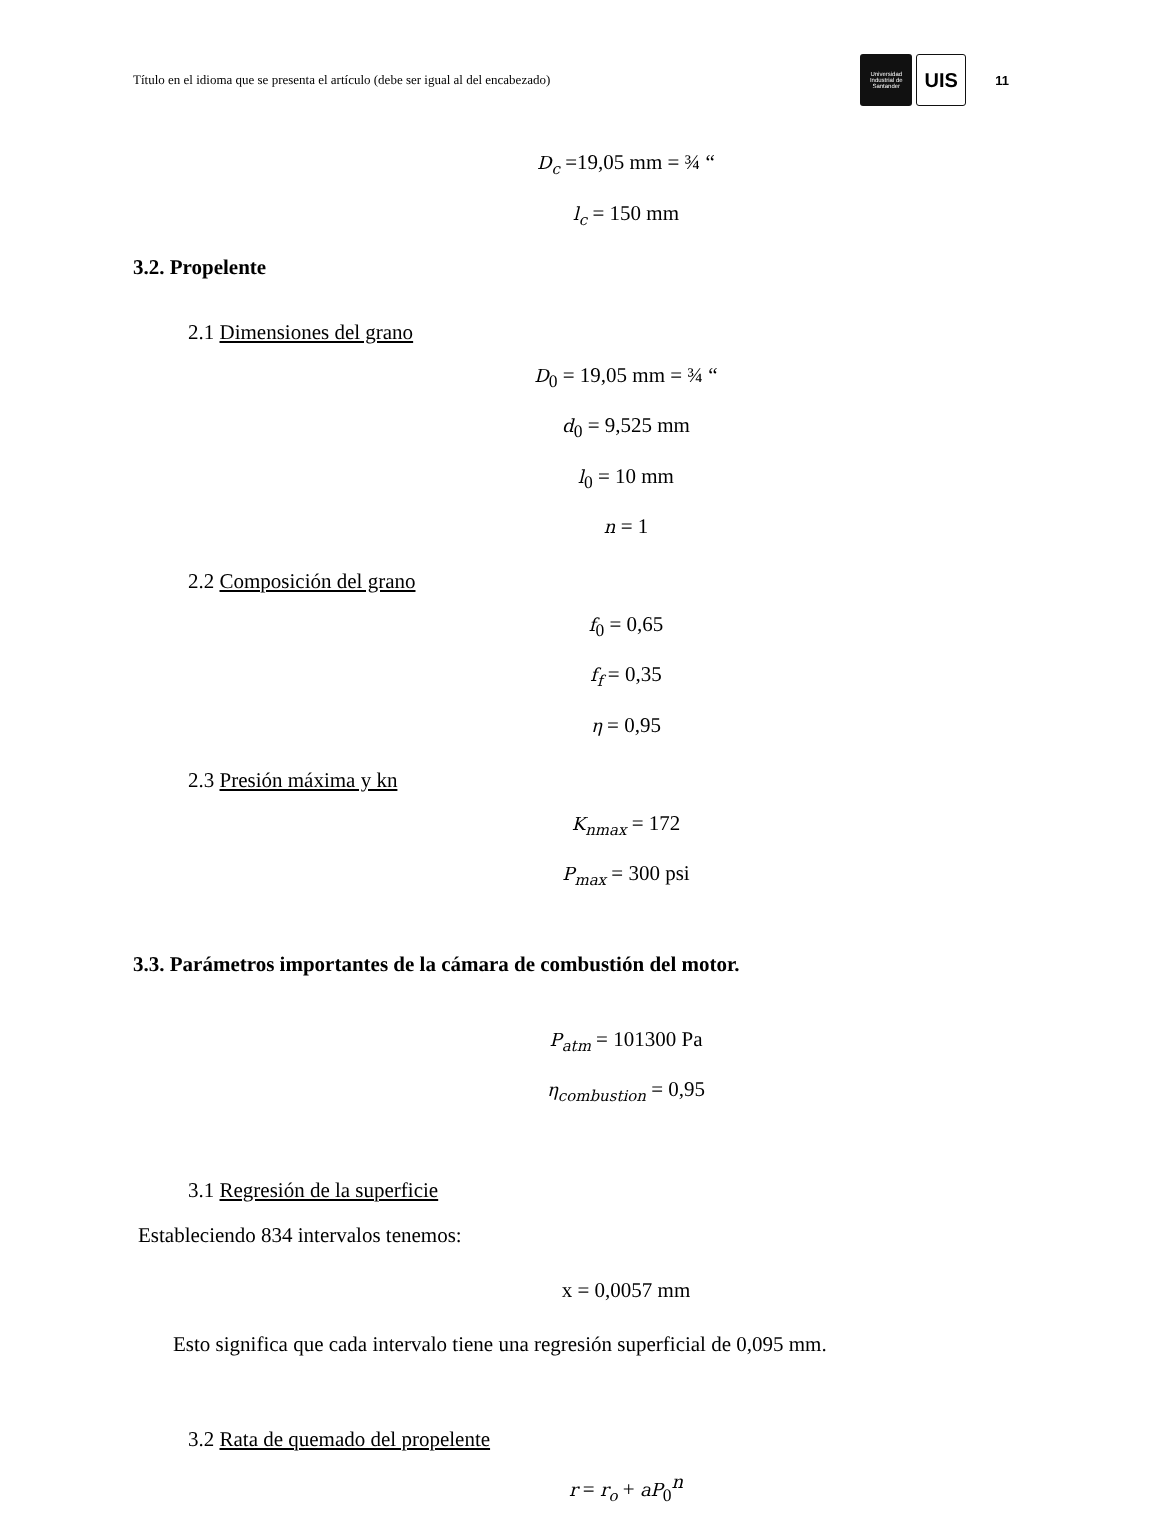Título en el idioma que se presenta el artículo (debe ser igual al del encabezado) Universidad Industrial de Santander UIS 11
D<sub>c</sub> =19,05 mm = ¾ “
l<sub>c</sub> = 150 mm
3.2. Propelente
2.1 Dimensiones del grano
D<sub>0</sub> = 19,05 mm = ¾ “
d<sub>0</sub> = 9,525 mm
l<sub>0</sub> = 10 mm
n = 1
2.2 Composición del grano
f<sub>0</sub> = 0,65
f<sub>f</sub> = 0,35
η = 0,95
2.3 Presión máxima y kn
K<sub>nmax</sub> = 172
P<sub>max</sub> = 300 psi
3.3. Parámetros importantes de la cámara de combustión del motor.
P<sub>atm</sub> = 101300 Pa
η<sub>combustion</sub> = 0,95
3.1 Regresión de la superficie
Estableciendo 834 intervalos tenemos:
x = 0,0057 mm
Esto significa que cada intervalo tiene una regresión superficial de 0,095 mm.
3.2 Rata de quemado del propelente
r = r<sub>o</sub> + aP<sub>0</sub><sup>n</sup>